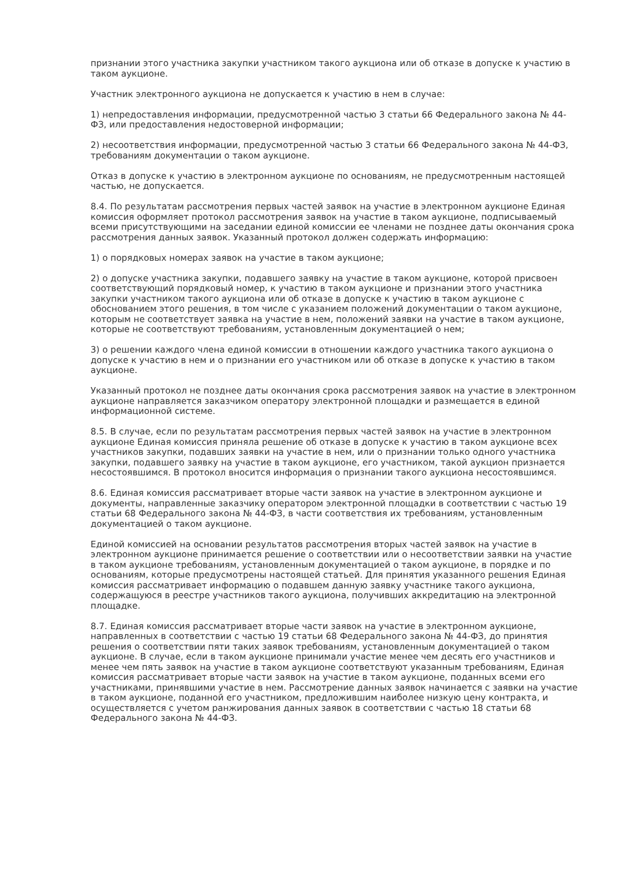признании этого участника закупки участником такого аукциона или об отказе в допуске к участию в таком аукционе.
Участник электронного аукциона не допускается к участию в нем в случае:
1) непредоставления информации, предусмотренной частью 3 статьи 66 Федерального закона № 44-ФЗ, или предоставления недостоверной информации;
2) несоответствия информации, предусмотренной частью 3 статьи 66 Федерального закона № 44-ФЗ, требованиям документации о таком аукционе.
Отказ в допуске к участию в электронном аукционе по основаниям, не предусмотренным настоящей частью, не допускается.
8.4. По результатам рассмотрения первых частей заявок на участие в электронном аукционе Единая комиссия оформляет протокол рассмотрения заявок на участие в таком аукционе, подписываемый всеми присутствующими на заседании единой комиссии ее членами не позднее даты окончания срока рассмотрения данных заявок. Указанный протокол должен содержать информацию:
1) о порядковых номерах заявок на участие в таком аукционе;
2) о допуске участника закупки, подавшего заявку на участие в таком аукционе, которой присвоен соответствующий порядковый номер, к участию в таком аукционе и признании этого участника закупки участником такого аукциона или об отказе в допуске к участию в таком аукционе с обоснованием этого решения, в том числе с указанием положений документации о таком аукционе, которым не соответствует заявка на участие в нем, положений заявки на участие в таком аукционе, которые не соответствуют требованиям, установленным документацией о нем;
3) о решении каждого члена единой комиссии в отношении каждого участника такого аукциона о допуске к участию в нем и о признании его участником или об отказе в допуске к участию в таком аукционе.
Указанный протокол не позднее даты окончания срока рассмотрения заявок на участие в электронном аукционе направляется заказчиком оператору электронной площадки и размещается в единой информационной системе.
8.5. В случае, если по результатам рассмотрения первых частей заявок на участие в электронном аукционе Единая комиссия приняла решение об отказе в допуске к участию в таком аукционе всех участников закупки, подавших заявки на участие в нем, или о признании только одного участника закупки, подавшего заявку на участие в таком аукционе, его участником, такой аукцион признается несостоявшимся. В протокол вносится информация о признании такого аукциона несостоявшимся.
8.6. Единая комиссия рассматривает вторые части заявок на участие в электронном аукционе и документы, направленные заказчику оператором электронной площадки в соответствии с частью 19 статьи 68 Федерального закона № 44-ФЗ, в части соответствия их требованиям, установленным документацией о таком аукционе.
Единой комиссией на основании результатов рассмотрения вторых частей заявок на участие в электронном аукционе принимается решение о соответствии или о несоответствии заявки на участие в таком аукционе требованиям, установленным документацией о таком аукционе, в порядке и по основаниям, которые предусмотрены настоящей статьей. Для принятия указанного решения Единая комиссия рассматривает информацию о подавшем данную заявку участнике такого аукциона, содержащуюся в реестре участников такого аукциона, получивших аккредитацию на электронной площадке.
8.7. Единая комиссия рассматривает вторые части заявок на участие в электронном аукционе, направленных в соответствии с частью 19 статьи 68 Федерального закона № 44-ФЗ, до принятия решения о соответствии пяти таких заявок требованиям, установленным документацией о таком аукционе. В случае, если в таком аукционе принимали участие менее чем десять его участников и менее чем пять заявок на участие в таком аукционе соответствуют указанным требованиям, Единая комиссия рассматривает вторые части заявок на участие в таком аукционе, поданных всеми его участниками, принявшими участие в нем. Рассмотрение данных заявок начинается с заявки на участие в таком аукционе, поданной его участником, предложившим наиболее низкую цену контракта, и осуществляется с учетом ранжирования данных заявок в соответствии с частью 18 статьи 68 Федерального закона № 44-ФЗ.